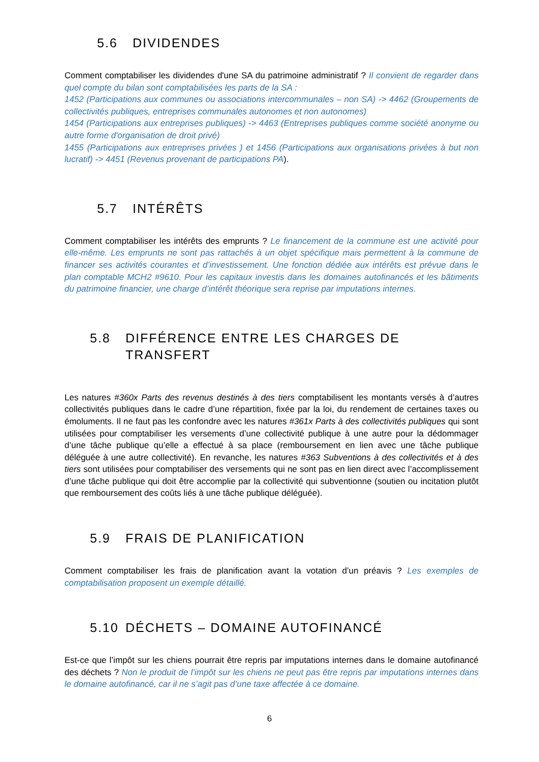5.6 DIVIDENDES
Comment comptabiliser les dividendes d'une SA du patrimoine administratif ? Il convient de regarder dans quel compte du bilan sont comptabilisées les parts de la SA :
1452 (Participations aux communes ou associations intercommunales – non SA) -> 4462 (Groupements de collectivités publiques, entreprises communales autonomes et non autonomes)
1454 (Participations aux entreprises publiques) -> 4463 (Entreprises publiques comme société anonyme ou autre forme d'organisation de droit privé)
1455 (Participations aux entreprises privées ) et 1456 (Participations aux organisations privées à but non lucratif) -> 4451 (Revenus provenant de participations PA).
5.7 INTÉRÊTS
Comment comptabiliser les intérêts des emprunts ? Le financement de la commune est une activité pour elle-même. Les emprunts ne sont pas rattachés à un objet spécifique mais permettent à la commune de financer ses activités courantes et d’investissement. Une fonction dédiée aux intérêts est prévue dans le plan comptable MCH2 #9610. Pour les capitaux investis dans les domaines autofinancés et les bâtiments du patrimoine financier, une charge d’intérêt théorique sera reprise par imputations internes.
5.8 DIFFÉRENCE ENTRE LES CHARGES DE
TRANSFERT
Les natures #360x Parts des revenus destinés à des tiers comptabilisent les montants versés à d’autres collectivités publiques dans le cadre d’une répartition, fixée par la loi, du rendement de certaines taxes ou émoluments. Il ne faut pas les confondre avec les natures #361x Parts à des collectivités publiques qui sont utilisées pour comptabiliser les versements d’une collectivité publique à une autre pour la dédommager d’une tâche publique qu’elle a effectué à sa place (remboursement en lien avec une tâche publique déléguée à une autre collectivité). En revanche, les natures #363 Subventions à des collectivités et à des tiers sont utilisées pour comptabiliser des versements qui ne sont pas en lien direct avec l’accomplissement d’une tâche publique qui doit être accomplie par la collectivité qui subventionne (soutien ou incitation plutôt que remboursement des coûts liés à une tâche publique déléguée).
5.9 FRAIS DE PLANIFICATION
Comment comptabiliser les frais de planification avant la votation d’un préavis ? Les exemples de comptabilisation proposent un exemple détaillé.
5.10 DÉCHETS – DOMAINE AUTOFINANCÉ
Est-ce que l’impôt sur les chiens pourrait être repris par imputations internes dans le domaine autofinancé des déchets ? Non le produit de l’impôt sur les chiens ne peut pas être repris par imputations internes dans le domaine autofinancé, car il ne s’agit pas d’une taxe affectée à ce domaine.
6